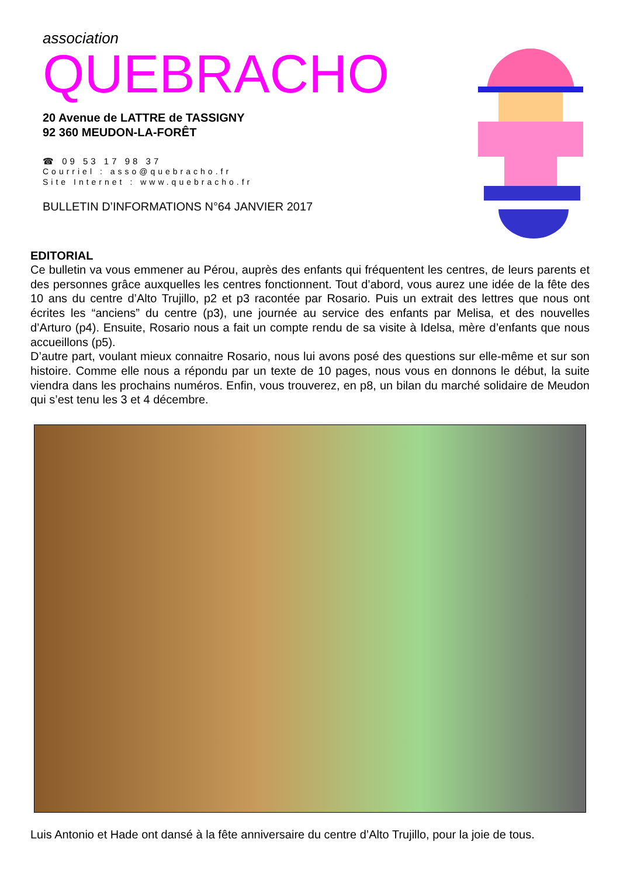association
QUEBRACHO
20 Avenue de LATTRE de TASSIGNY
92 360 MEUDON-LA-FORÊT
☎ 09 53 17 98 37
Courriel : asso@quebracho.fr
Site Internet : www.quebracho.fr
BULLETIN D’INFORMATIONS N°64 JANVIER 2017
EDITORIAL
Ce bulletin va vous emmener au Pérou, auprès des enfants qui fréquentent les centres, de leurs parents et des personnes grâce auxquelles les centres fonctionnent. Tout d’abord, vous aurez une idée de la fête des 10 ans du centre d’Alto Trujillo, p2 et p3 racontée par Rosario. Puis un extrait des lettres que nous ont écrites les “anciens” du centre (p3), une journée au service des enfants par Melisa, et des nouvelles d’Arturo (p4). Ensuite, Rosario nous a fait un compte rendu de sa visite à Idelsa, mère d’enfants que nous accueillons (p5).
D’autre part, voulant mieux connaitre Rosario, nous lui avons posé des questions sur elle-même et sur son histoire. Comme elle nous a répondu par un texte de 10 pages, nous vous en donnons le début, la suite viendra dans les prochains numéros. Enfin, vous trouverez, en p8, un bilan du marché solidaire de Meudon qui s’est tenu les 3 et 4 décembre.
Luis Antonio et Hade ont dansé à la fête anniversaire du centre d’Alto Trujillo, pour la joie de tous.